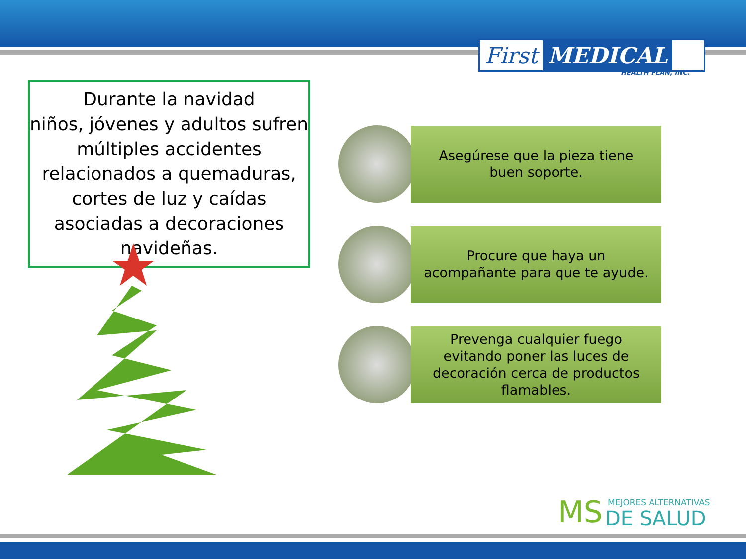First MEDICAL
HEALTH PLAN, INC.
Durante la navidad
niños, jóvenes y adultos sufren múltiples accidentes relacionados a quemaduras, cortes de luz y caídas asociadas a decoraciones navideñas.
Asegúrese que la pieza tiene buen soporte.
Procure que haya un acompañante para que te ayude.
Prevenga cualquier fuego evitando poner las luces de decoración cerca de productos flamables.
MS MEJORES ALTERNATIVAS
DE SALUD